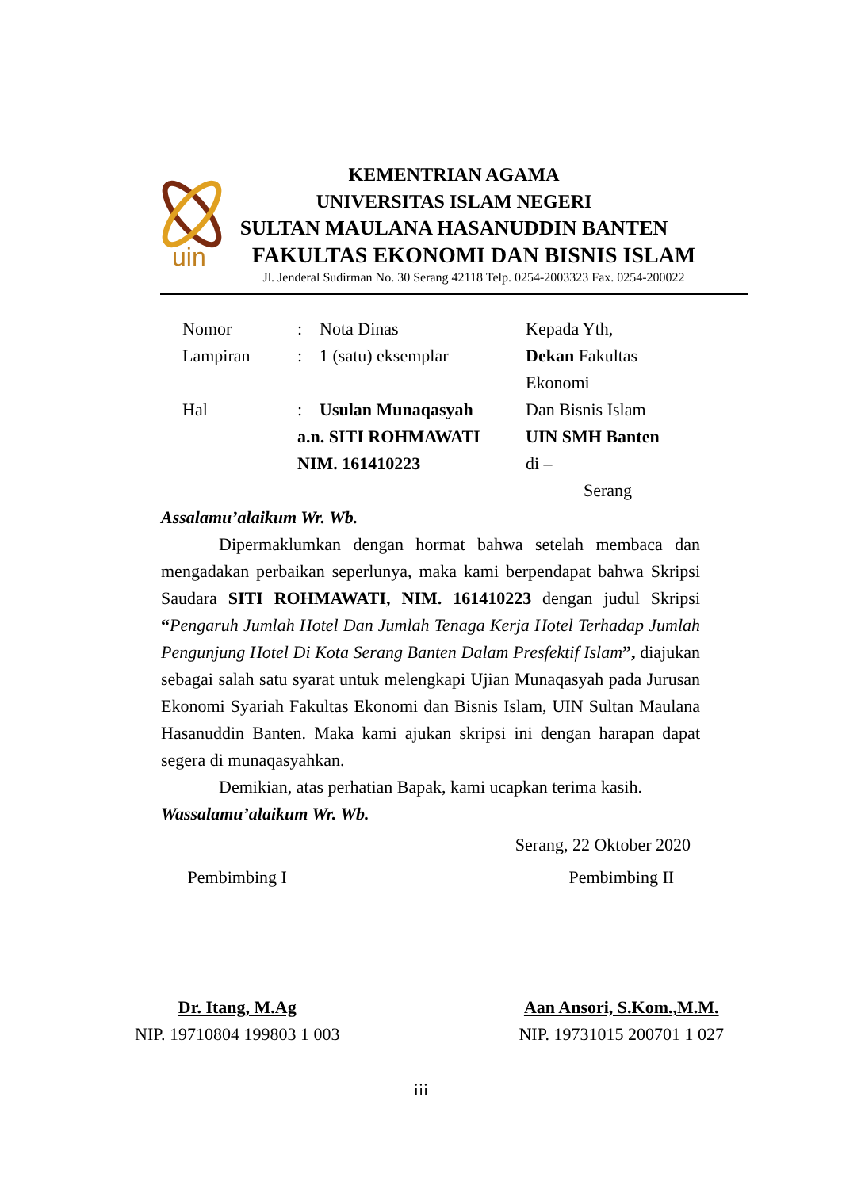uin
KEMENTRIAN AGAMA
UNIVERSITAS ISLAM NEGERI
SULTAN MAULANA HASANUDDIN BANTEN
FAKULTAS EKONOMI DAN BISNIS ISLAM
Jl. Jenderal Sudirman No. 30 Serang 42118 Telp. 0254-2003323 Fax. 0254-200022
| Nomor | : | Nota Dinas | Kepada Yth, |
| Lampiran | : | 1 (satu) eksemplar | Dekan Fakultas Ekonomi |
| Hal | : | Usulan Munaqasyah | Dan Bisnis Islam |
| | a.n. SITI ROHMAWATI | | UIN SMH Banten |
| | NIM. 161410223 | | di – |
| | | | Serang |
Assalamu’alaikum Wr. Wb.
Dipermaklumkan dengan hormat bahwa setelah membaca dan mengadakan perbaikan seperlunya, maka kami berpendapat bahwa Skripsi Saudara SITI ROHMAWATI, NIM. 161410223 dengan judul Skripsi “Pengaruh Jumlah Hotel Dan Jumlah Tenaga Kerja Hotel Terhadap Jumlah Pengunjung Hotel Di Kota Serang Banten Dalam Presfektif Islam”, diajukan sebagai salah satu syarat untuk melengkapi Ujian Munaqasyah pada Jurusan Ekonomi Syariah Fakultas Ekonomi dan Bisnis Islam, UIN Sultan Maulana Hasanuddin Banten. Maka kami ajukan skripsi ini dengan harapan dapat segera di munaqasyahkan.
Demikian, atas perhatian Bapak, kami ucapkan terima kasih.
Wassalamu’alaikum Wr. Wb.
Serang, 22 Oktober 2020
Pembimbing I
Dr. Itang, M.Ag
NIP. 19710804 199803 1 003
Pembimbing II
Aan Ansori, S.Kom.,M.M.
NIP. 19731015 200701 1 027
iii